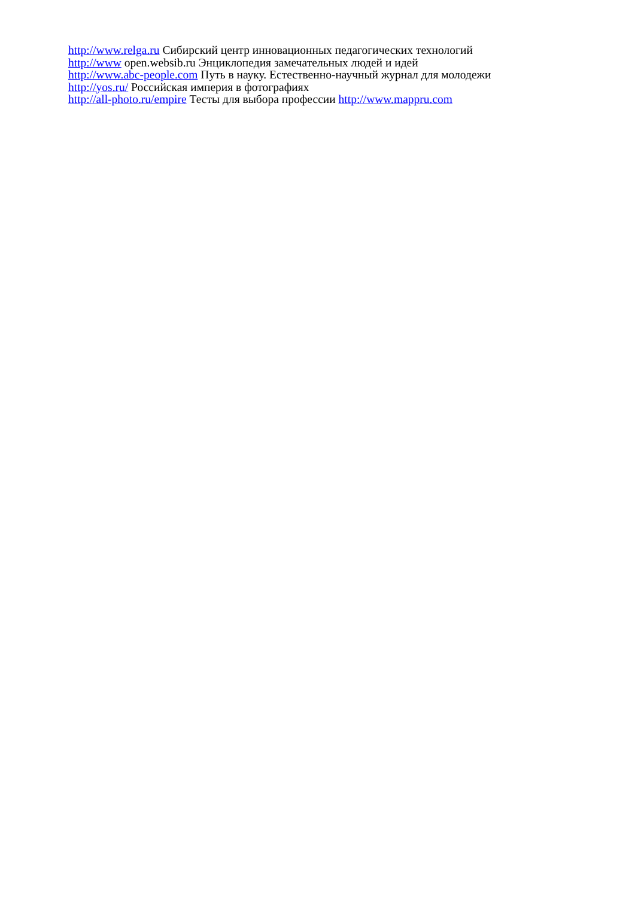http://www.relga.ru Сибирский центр инновационных педагогических технологий
http://www open.websib.ru Энциклопедия замечательных людей и идей
http://www.abc-people.com Путь в науку. Естественно-научный журнал для молодежи
http://yos.ru/ Российская империя в фотографиях
http://all-photo.ru/empire Тесты для выбора профессии http://www.mappru.com